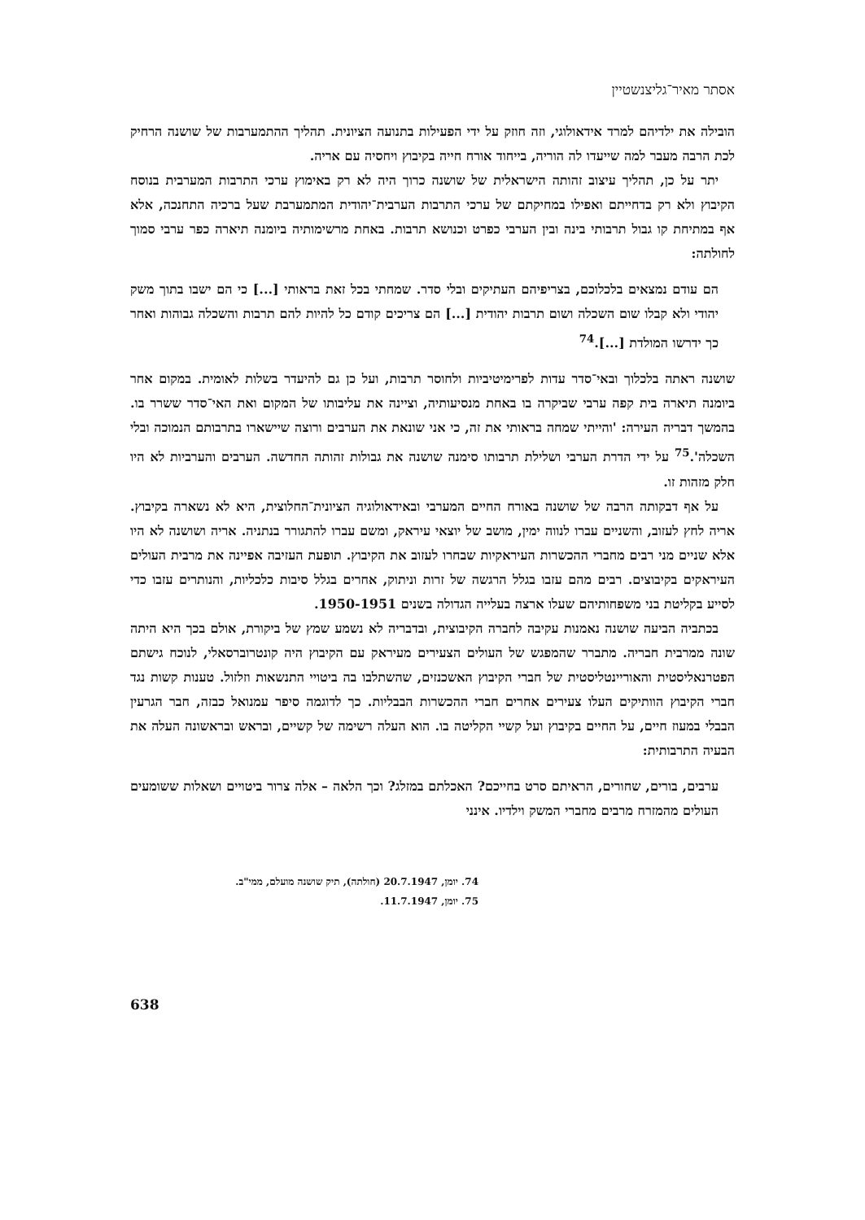אסתר מאיר־גליצנשטיין
הובילה את ילדיהם למרד אידאולוגי, וזה חוזק על ידי הפעילות בתנועה הציונית. תהליך ההתמערבות של שושנה הרחיק לכת הרבה מעבר למה שייעדו לה הוריה, בייחוד אורח חייה בקיבוץ ויחסיה עם אריה.
יתר על כן, תהליך עיצוב זהותה הישראלית של שושנה כרוך היה לא רק באימוץ ערכי התרבות המערבית בנוסח הקיבוץ ולא רק בדחייתם ואפילו במחיקתם של ערכי התרבות הערבית־יהודית המתמערבת שעל ברכיה התחנכה, אלא אף במתיחת קו גבול תרבותי בינה ובין הערבי כפרט וכנושא תרבות. באחת מרשימותיה ביומנה תיארה כפר ערבי סמוך לחולתה:
הם עודם נמצאים בלכלוכם, בצריפיהם העתיקים ובלי סדר. שמחתי בכל זאת בראותי [...] כי הם ישבו בתוך משק יהודי ולא קבלו שום השכלה ושום תרבות יהודית [...] הם צריכים קודם כל להיות להם תרבות והשכלה גבוהות ואחר כך ידרשו המולדת [...].<sup>74</sup>
שושנה ראתה בלכלוך ובאי־סדר עדות לפרימיטיביות ולחוסר תרבות, ועל כן גם להיעדר בשלות לאומית. במקום אחר ביומנה תיארה בית קפה ערבי שביקרה בו באחת מנסיעותיה, וציינה את עליבותו של המקום ואת האי־סדר ששרר בו. בהמשך דבריה העירה: 'והייתי שמחה בראותי את זה, כי אני שונאת את הערבים ורוצה שיישארו בתרבותם הנמוכה ובלי השכלה'.<sup>75</sup> על ידי הדרת הערבי ושלילת תרבותו סימנה שושנה את גבולות זהותה החדשה. הערבים והערביות לא היו חלק מזהות זו.
על אף דבקותה הרבה של שושנה באורח החיים המערבי ובאידאולוגיה הציונית־החלוצית, היא לא נשארה בקיבוץ. אריה לחץ לעזוב, והשניים עברו לנווה ימין, מושב של יוצאי עיראק, ומשם עברו להתגורר בנתניה. אריה ושושנה לא היו אלא שניים מני רבים מחברי ההכשרות העיראקיות שבחרו לעזוב את הקיבוץ. תופעת העזיבה אפיינה את מרבית העולים העיראקים בקיבוצים. רבים מהם עזבו בגלל הרגשה של זרות וניתוק, אחרים בגלל סיבות כלכליות, והנותרים עזבו כדי לסייע בקליטת בני משפחותיהם שעלו ארצה בעלייה הגדולה בשנים 1950-1951.
בכתביה הביעה שושנה נאמנות עקיבה לחברה הקיבוצית, ובדבריה לא נשמע שמץ של ביקורת, אולם בכך היא היתה שונה ממרבית חבריה. מתברר שהמפגש של העולים הצעירים מעיראק עם הקיבוץ היה קונטרוברסאלי, לנוכח גישתם הפטרנאליסטית והאוריינטליסטית של חברי הקיבוץ האשכנזים, שהשתלבו בה ביטויי התנשאות וזלזול. טענות קשות נגד חברי הקיבוץ הוותיקים העלו צעירים אחרים חברי ההכשרות הבבליות. כך לדוגמה סיפר עמנואל כבזה, חבר הגרעין הבבלי במעוז חיים, על החיים בקיבוץ ועל קשיי הקליטה בו. הוא העלה רשימה של קשיים, ובראש ובראשונה העלה את הבעיה התרבותית:
ערבים, בורים, שחורים, הראיתם סרט בחייכם? האכלתם במזלג? וכך הלאה – אלה צרור ביטויים ושאלות ששומעים העולים מהמזרח מרבים מחברי המשק וילדיו. אינני
74. יומן, 20.7.1947 (חולתה), תיק שושנה מועלם, ממי"ב.
75. יומן, 11.7.1947.
638